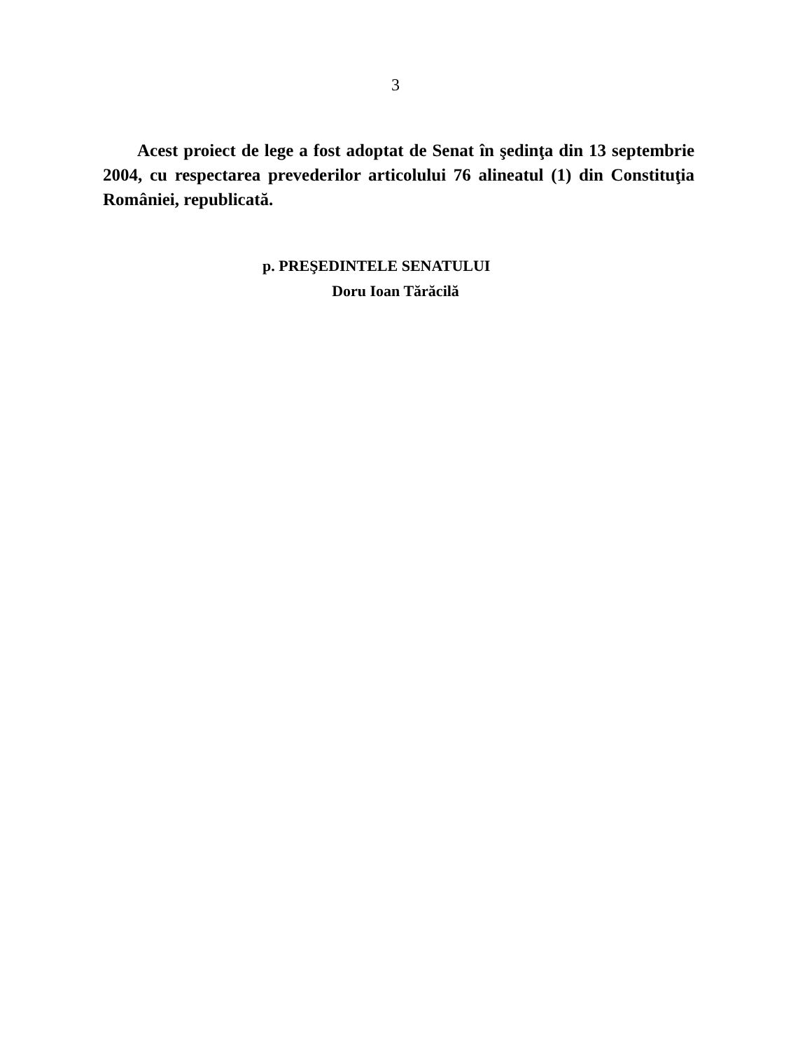3
Acest proiect de lege a fost adoptat de Senat în şedinţa din 13 septembrie 2004, cu respectarea prevederilor articolului 76 alineatul (1) din Constituţia României, republicată.
p. PREŞEDINTELE SENATULUI
Doru Ioan Tărăcilă